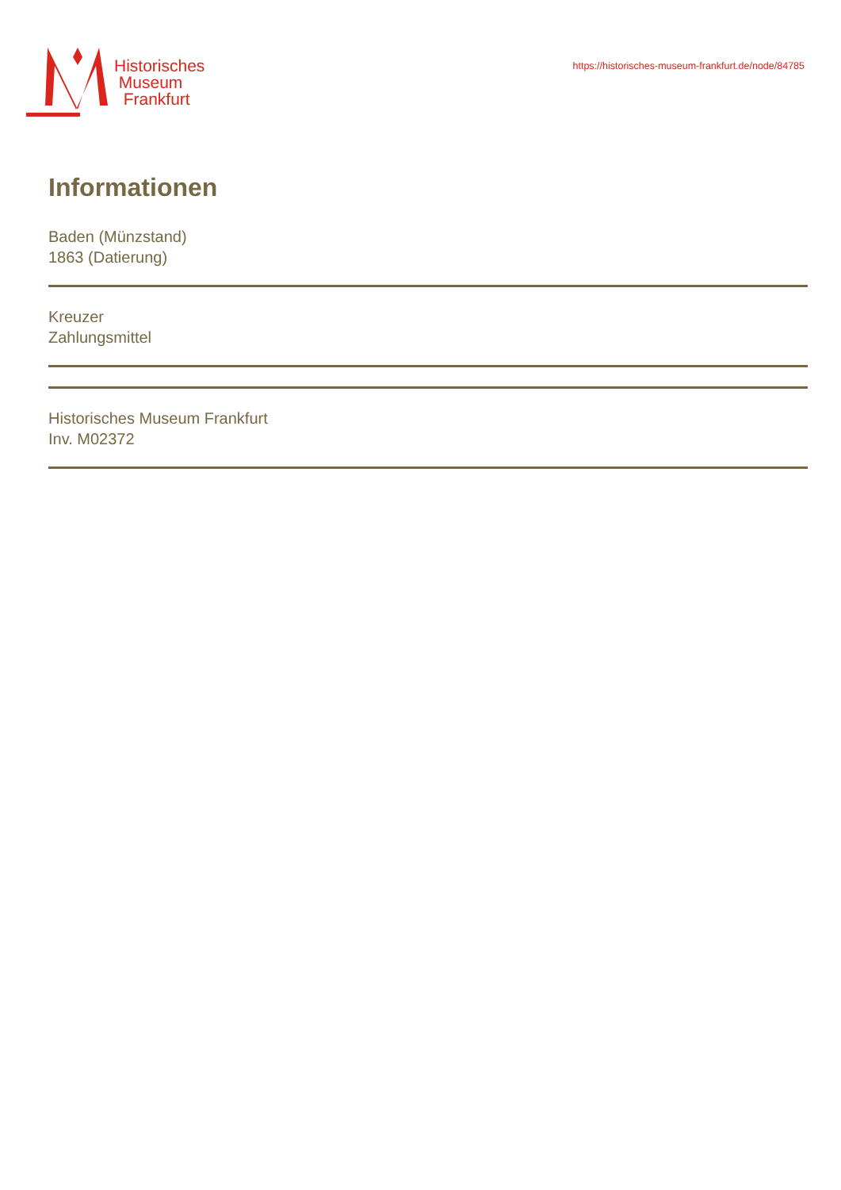Historisches
Museum
Frankfurt
https://historisches-museum-frankfurt.de/node/84785
Informationen
Baden (Münzstand)
1863 (Datierung)
Kreuzer
Zahlungsmittel
Historisches Museum Frankfurt
Inv. M02372